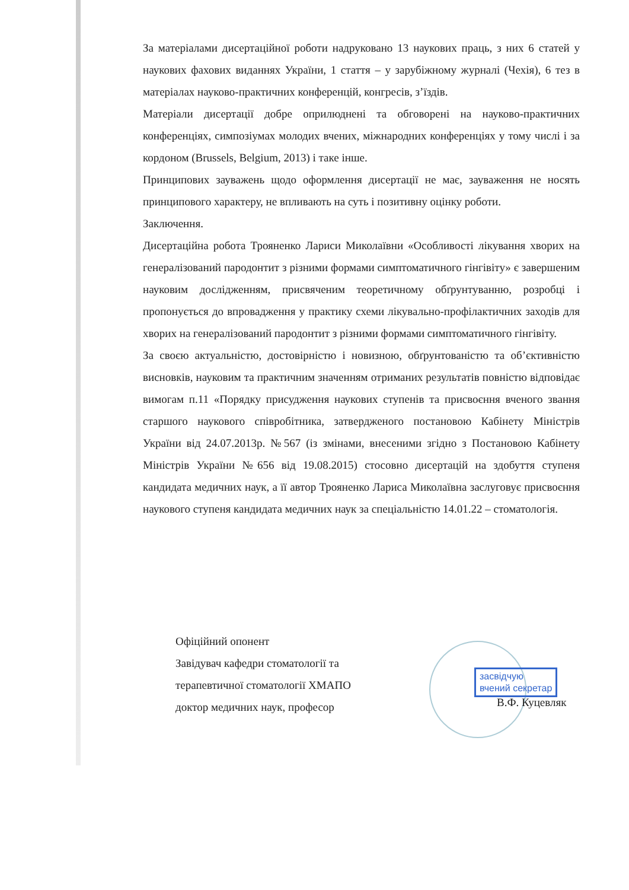За матеріалами дисертаційної роботи надруковано 13 наукових праць, з них 6 статей у наукових фахових виданнях України, 1 стаття – у зарубіжному журналі (Чехія), 6 тез в матеріалах науково-практичних конференцій, конгресів, з’їздів.
Матеріали дисертації добре оприлюднені та обговорені на науково-практичних конференціях, симпозіумах молодих вчених, міжнародних конференціях у тому числі і за кордоном (Brussels, Belgium, 2013) і таке інше.
Принципових зауважень щодо оформлення дисертації не має, зауваження не носять принципового характеру, не впливають на суть і позитивну оцінку роботи.
Заключення.
Дисертаційна робота Трояненко Лариси Миколаївни «Особливості лікування хворих на генералізований пародонтит з різними формами симптоматичного гінгівіту» є завершеним науковим дослідженням, присвяченим теоретичному обґрунтуванню, розробці і пропонується до впровадження у практику схеми лікувально-профілактичних заходів для хворих на генералізований пародонтит з різними формами симптоматичного гінгівіту.
За своєю актуальністю, достовірністю і новизною, обґрунтованістю та об’єктивністю висновків, науковим та практичним значенням отриманих результатів повністю відповідає вимогам п.11 «Порядку присудження наукових ступенів та присвоєння вченого звання старшого наукового співробітника, затвердженого постановою Кабінету Міністрів України від 24.07.2013р. №567 (із змінами, внесеними згідно з Постановою Кабінету Міністрів України №656 від 19.08.2015) стосовно дисертацій на здобуття ступеня кандидата медичних наук, а її автор Трояненко Лариса Миколаївна заслуговує присвоєння наукового ступеня кандидата медичних наук за спеціальністю 14.01.22 – стоматологія.
Офіційний опонент
Завідувач кафедри стоматології та
терапевтичної стоматології ХМАПО
доктор медичних наук, професор
засвідчую
вчений секретар
В.Ф. Куцевляк